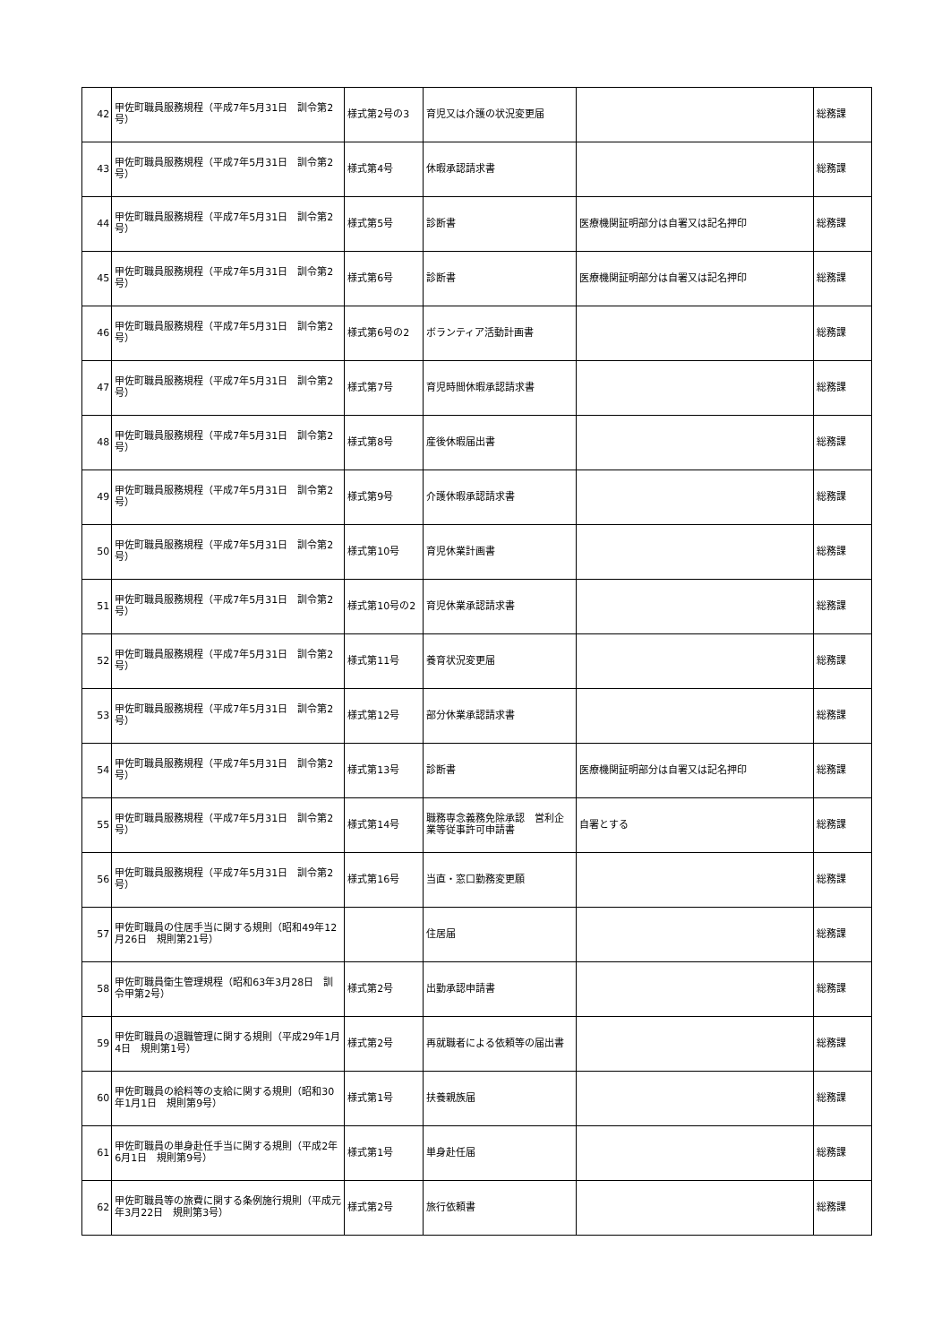| 42 | 甲佐町職員服務規程（平成7年5月31日 訓令第2号） | 様式第2号の3 | 育児又は介護の状況変更届 | | 総務課 |
| 43 | 甲佐町職員服務規程（平成7年5月31日 訓令第2号） | 様式第4号 | 休暇承認請求書 | | 総務課 |
| 44 | 甲佐町職員服務規程（平成7年5月31日 訓令第2号） | 様式第5号 | 診断書 | 医療機関証明部分は自署又は記名押印 | 総務課 |
| 45 | 甲佐町職員服務規程（平成7年5月31日 訓令第2号） | 様式第6号 | 診断書 | 医療機関証明部分は自署又は記名押印 | 総務課 |
| 46 | 甲佐町職員服務規程（平成7年5月31日 訓令第2号） | 様式第6号の2 | ボランティア活動計画書 | | 総務課 |
| 47 | 甲佐町職員服務規程（平成7年5月31日 訓令第2号） | 様式第7号 | 育児時間休暇承認請求書 | | 総務課 |
| 48 | 甲佐町職員服務規程（平成7年5月31日 訓令第2号） | 様式第8号 | 産後休暇届出書 | | 総務課 |
| 49 | 甲佐町職員服務規程（平成7年5月31日 訓令第2号） | 様式第9号 | 介護休暇承認請求書 | | 総務課 |
| 50 | 甲佐町職員服務規程（平成7年5月31日 訓令第2号） | 様式第10号 | 育児休業計画書 | | 総務課 |
| 51 | 甲佐町職員服務規程（平成7年5月31日 訓令第2号） | 様式第10号の2 | 育児休業承認請求書 | | 総務課 |
| 52 | 甲佐町職員服務規程（平成7年5月31日 訓令第2号） | 様式第11号 | 養育状況変更届 | | 総務課 |
| 53 | 甲佐町職員服務規程（平成7年5月31日 訓令第2号） | 様式第12号 | 部分休業承認請求書 | | 総務課 |
| 54 | 甲佐町職員服務規程（平成7年5月31日 訓令第2号） | 様式第13号 | 診断書 | 医療機関証明部分は自署又は記名押印 | 総務課 |
| 55 | 甲佐町職員服務規程（平成7年5月31日 訓令第2号） | 様式第14号 | 職務専念義務免除承認 営利企業等従事許可申請書 | 自署とする | 総務課 |
| 56 | 甲佐町職員服務規程（平成7年5月31日 訓令第2号） | 様式第16号 | 当直・窓口勤務変更願 | | 総務課 |
| 57 | 甲佐町職員の住居手当に関する規則（昭和49年12月26日 規則第21号） | | 住居届 | | 総務課 |
| 58 | 甲佐町職員衛生管理規程（昭和63年3月28日 訓令甲第2号） | 様式第2号 | 出勤承認申請書 | | 総務課 |
| 59 | 甲佐町職員の退職管理に関する規則（平成29年1月4日 規則第1号） | 様式第2号 | 再就職者による依頼等の届出書 | | 総務課 |
| 60 | 甲佐町職員の給料等の支給に関する規則（昭和30年1月1日 規則第9号） | 様式第1号 | 扶養親族届 | | 総務課 |
| 61 | 甲佐町職員の単身赴任手当に関する規則（平成2年6月1日 規則第9号） | 様式第1号 | 単身赴任届 | | 総務課 |
| 62 | 甲佐町職員等の旅費に関する条例施行規則（平成元年3月22日 規則第3号） | 様式第2号 | 旅行依頼書 | | 総務課 |